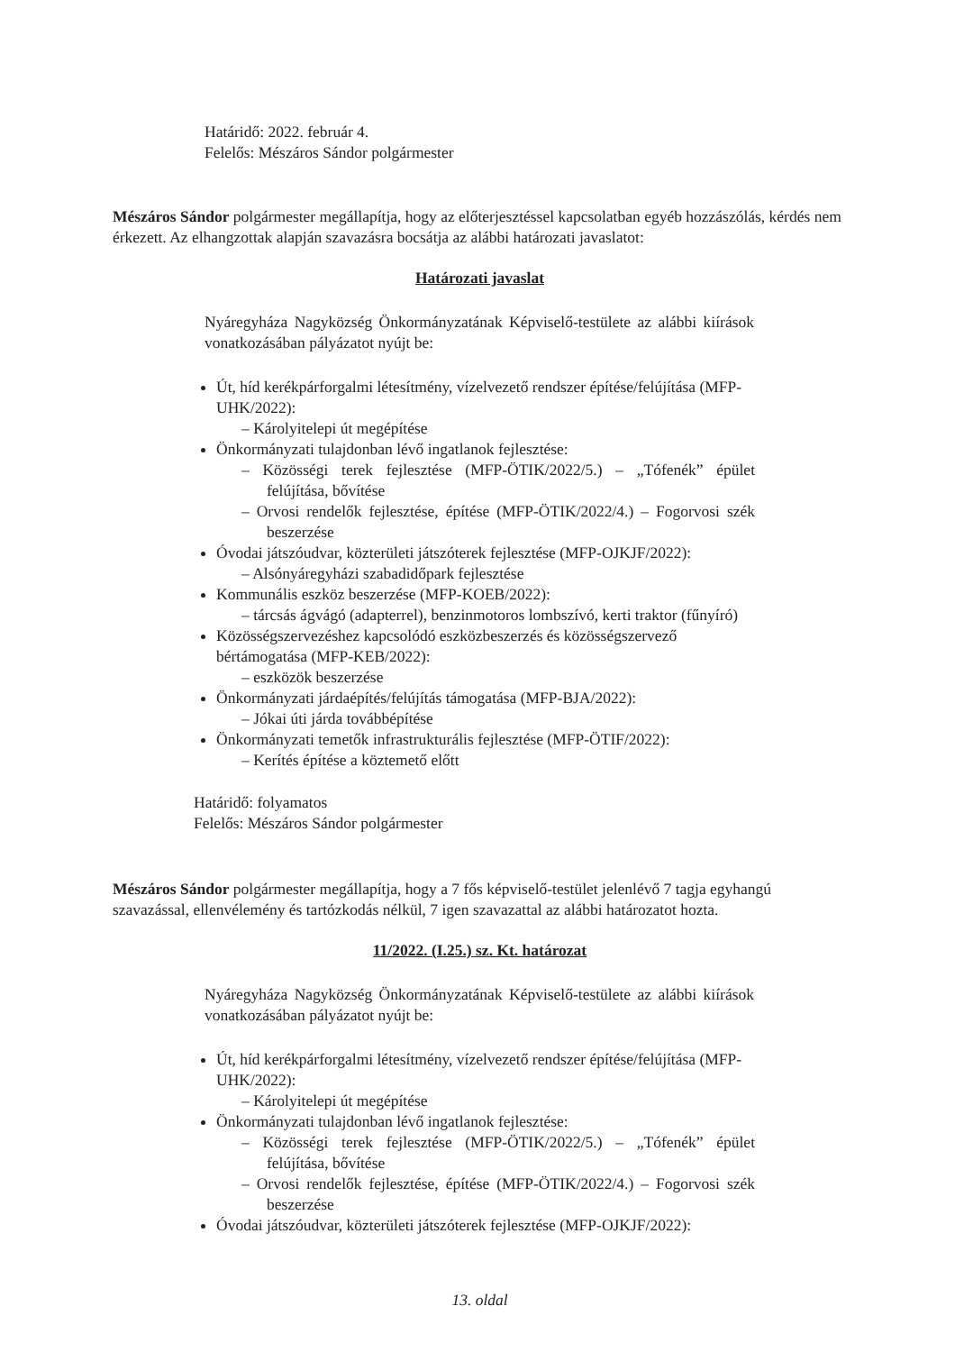Határidő: 2022. február 4.
Felelős: Mészáros Sándor polgármester
Mészáros Sándor polgármester megállapítja, hogy az előterjesztéssel kapcsolatban egyéb hozzászólás, kérdés nem érkezett. Az elhangzottak alapján szavazásra bocsátja az alábbi határozati javaslatot:
Határozati javaslat
Nyáregyháza Nagyközség Önkormányzatának Képviselő-testülete az alábbi kiírások vonatkozásában pályázatot nyújt be:
Út, híd kerékpárforgalmi létesítmény, vízelvezető rendszer építése/felújítása (MFP-UHK/2022):
– Károlyitelepi út megépítése
Önkormányzati tulajdonban lévő ingatlanok fejlesztése:
– Közösségi terek fejlesztése (MFP-ÖTIK/2022/5.) – „Tófenék” épület felújítása, bővítése
– Orvosi rendelők fejlesztése, építése (MFP-ÖTIK/2022/4.) – Fogorvosi szék beszerzése
Óvodai játszóudvar, közterületi játszóterek fejlesztése (MFP-OJKJF/2022):
– Alsónyáregyházi szabadidőpark fejlesztése
Kommunális eszköz beszerzése (MFP-KOEB/2022):
– tárcsás ágvágó (adapterrel), benzinmotoros lombszívó, kerti traktor (fűnyíró)
Közösségszervezéshez kapcsolódó eszközbeszerzés és közösségszervező bértámogatása (MFP-KEB/2022):
– eszközök beszerzése
Önkormányzati járdaépítés/felújítás támogatása (MFP-BJA/2022):
– Jókai úti járda továbbépítése
Önkormányzati temetők infrastrukturális fejlesztése (MFP-ÖTIF/2022):
– Kerítés építése a köztemető előtt
Határidő: folyamatos
Felelős: Mészáros Sándor polgármester
Mészáros Sándor polgármester megállapítja, hogy a 7 fős képviselő-testület jelenlévő 7 tagja egyhangú szavazással, ellenvélemény és tartózkodás nélkül, 7 igen szavazattal az alábbi határozatot hozta.
11/2022. (I.25.) sz. Kt. határozat
Nyáregyháza Nagyközség Önkormányzatának Képviselő-testülete az alábbi kiírások vonatkozásában pályázatot nyújt be:
Út, híd kerékpárforgalmi létesítmény, vízelvezető rendszer építése/felújítása (MFP-UHK/2022):
– Károlyitelepi út megépítése
Önkormányzati tulajdonban lévő ingatlanok fejlesztése:
– Közösségi terek fejlesztése (MFP-ÖTIK/2022/5.) – „Tófenék” épület felújítása, bővítése
– Orvosi rendelők fejlesztése, építése (MFP-ÖTIK/2022/4.) – Fogorvosi szék beszerzése
Óvodai játszóudvar, közterületi játszóterek fejlesztése (MFP-OJKJF/2022):
13. oldal